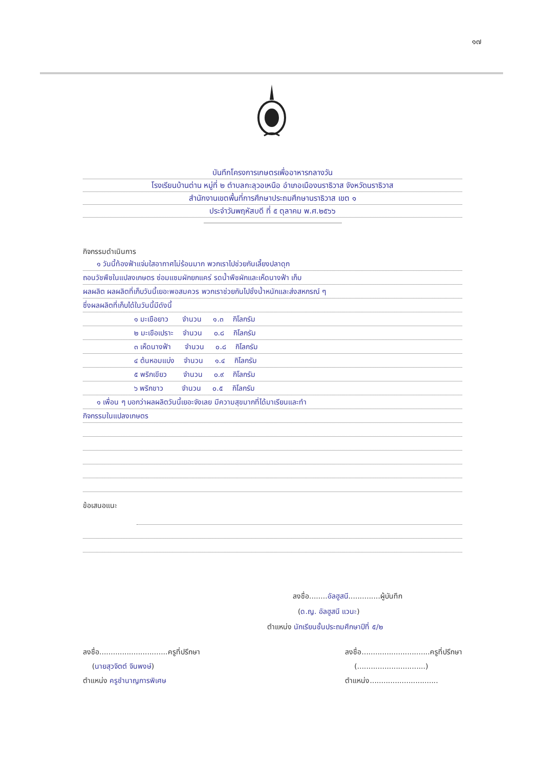๑๗
บันทึกโครงการเกษตรเพื่ออาหารกลางวัน
โรงเรียนบ้านต่าน หมู่ที่ ๒ ตำบลกะลุวอเหนือ อำเภอเมืองนราธิวาส จังหวัดนราธิวาส
สำนักงานเขตพื้นที่การศึกษาประถมศึกษานราธิวาส เขต ๑
ประจำวันพฤหัสบดี ที่ ๕ ตุลาคม พ.ศ.๒๕๖๖
กิจกรรมดำเนินการ
๑ วันนี้ท้องฟ้าแจ่มใสอากาศไม่ร้อนมาก พวกเราไปช่วยกันเลี้ยงปลาดุก
ถอนวัชพืชในแปลงเกษตร ซ่อมแซมผักยกแคร่ รดน้ำพืชผักและเห็ดนางฟ้า เก็บ
ผลผลิต ผลผลิตที่เก็บวันนี้เยอะพอสมควร พวกเราช่วยกันไปชั่งน้ำหนักและส่งสหกรณ์ ๆ
ซึ่งผลผลิตที่เก็บได้ในวันนี้มีดังนี้
๑ มะเขือยาว จำนวน ๑.๓ กิโลกรัม
๒ มะเขือเปราะ จำนวน ๐.๘ กิโลกรัม
๓ เห็ดนางฟ้า จำนวน ๐.๘ กิโลกรัม
๔ ต้นหอมแบ่ง จำนวน ๑.๔ กิโลกรัม
๕ พริกเขียว จำนวน ๐.๙ กิโลกรัม
๖ พริกขาว จำนวน ๐.๕ กิโลกรัม
๑ เพื่อน ๆ บอกว่าผลผลิตวันนี้เยอะจังเลย มีความสุขมากที่ได้มาเรียนและทำ
กิจกรรมในแปลงเกษตร
ข้อเสนอแนะ
ลงชื่อ........อัลฮูสนี..............ผู้บันทึก
(ด.ญ. อัลฮูสนี แวนะ)
ตำแหน่ง นักเรียนชั้นประถมศึกษาปีที่ ๕/๒
ลงชื่อ..............................ครูที่ปรึกษา
(นายสุวจิตต์ จินพงษ์)
ตำแหน่ง ครูชำนาญการพิเศษ
ลงชื่อ..............................ครูที่ปรึกษา
(..............................)
ตำแหน่ง..............................